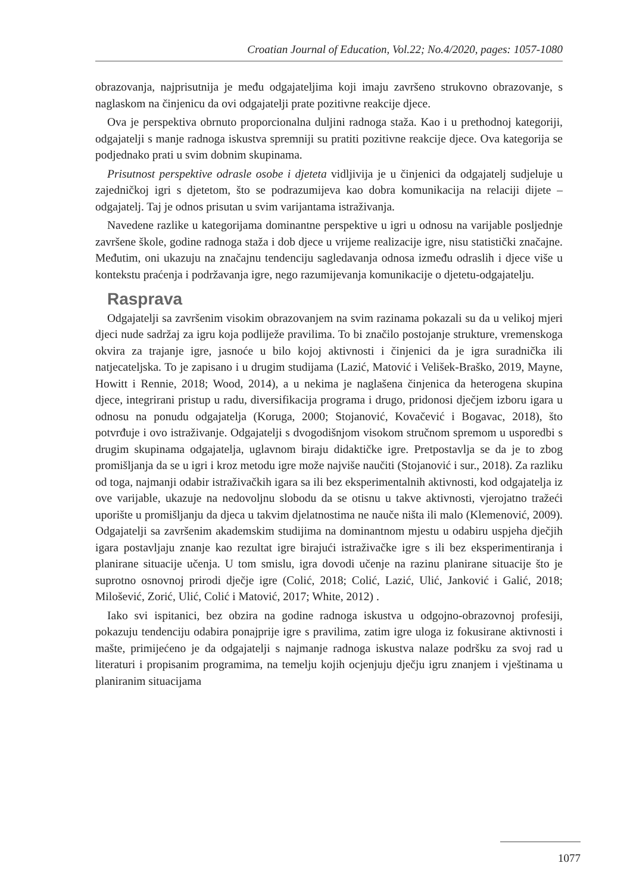Croatian Journal of Education, Vol.22; No.4/2020, pages: 1057-1080
obrazovanja, najprisutnija je među odgajateljima koji imaju završeno strukovno obrazovanje, s naglaskom na činjenicu da ovi odgajatelji prate pozitivne reakcije djece.
Ova je perspektiva obrnuto proporcionalna duljini radnoga staža. Kao i u prethodnoj kategoriji, odgajatelji s manje radnoga iskustva spremniji su pratiti pozitivne reakcije djece. Ova kategorija se podjednako prati u svim dobnim skupinama.
Prisutnost perspektive odrasle osobe i djeteta vidljivija je u činjenici da odgajatelj sudjeluje u zajedničkoj igri s djetetom, što se podrazumijeva kao dobra komunikacija na relaciji dijete – odgajatelj. Taj je odnos prisutan u svim varijantama istraživanja.
Navedene razlike u kategorijama dominantne perspektive u igri u odnosu na varijable posljednje završene škole, godine radnoga staža i dob djece u vrijeme realizacije igre, nisu statistički značajne. Međutim, oni ukazuju na značajnu tendenciju sagledavanja odnosa između odraslih i djece više u kontekstu praćenja i podržavanja igre, nego razumijevanja komunikacije o djetetu-odgajatelju.
Rasprava
Odgajatelji sa završenim visokim obrazovanjem na svim razinama pokazali su da u velikoj mjeri djeci nude sadržaj za igru koja podliježe pravilima. To bi značilo postojanje strukture, vremenskoga okvira za trajanje igre, jasnoće u bilo kojoj aktivnosti i činjenici da je igra suradnička ili natjecateljska. To je zapisano i u drugim studijama (Lazić, Matović i Velišek-Braško, 2019, Mayne, Howitt i Rennie, 2018; Wood, 2014), a u nekima je naglašena činjenica da heterogena skupina djece, integrirani pristup u radu, diversifikacija programa i drugo, pridonosi dječjem izboru igara u odnosu na ponudu odgajatelja (Koruga, 2000; Stojanović, Kovačević i Bogavac, 2018), što potvrđuje i ovo istraživanje. Odgajatelji s dvogodišnjom visokom stručnom spremom u usporedbi s drugim skupinama odgajatelja, uglavnom biraju didaktičke igre. Pretpostavlja se da je to zbog promišljanja da se u igri i kroz metodu igre može najviše naučiti (Stojanović i sur., 2018). Za razliku od toga, najmanji odabir istraživačkih igara sa ili bez eksperimentalnih aktivnosti, kod odgajatelja iz ove varijable, ukazuje na nedovoljnu slobodu da se otisnu u takve aktivnosti, vjerojatno tražeći uporište u promišljanju da djeca u takvim djelatnostima ne nauče ništa ili malo (Klemenović, 2009). Odgajatelji sa završenim akademskim studijima na dominantnom mjestu u odabiru uspjeha dječjih igara postavljaju znanje kao rezultat igre birajući istraživačke igre s ili bez eksperimentiranja i planirane situacije učenja. U tom smislu, igra dovodi učenje na razinu planirane situacije što je suprotno osnovnoj prirodi dječje igre (Colić, 2018; Colić, Lazić, Ulić, Janković i Galić, 2018; Milošević, Zorić, Ulić, Colić i Matović, 2017; White, 2012) .
Iako svi ispitanici, bez obzira na godine radnoga iskustva u odgojno-obrazovnoj profesiji, pokazuju tendenciju odabira ponajprije igre s pravilima, zatim igre uloga iz fokusirane aktivnosti i mašte, primijećeno je da odgajatelji s najmanje radnoga iskustva nalaze podršku za svoj rad u literaturi i propisanim programima, na temelju kojih ocjenjuju dječju igru znanjem i vještinama u planiranim situacijama
1077